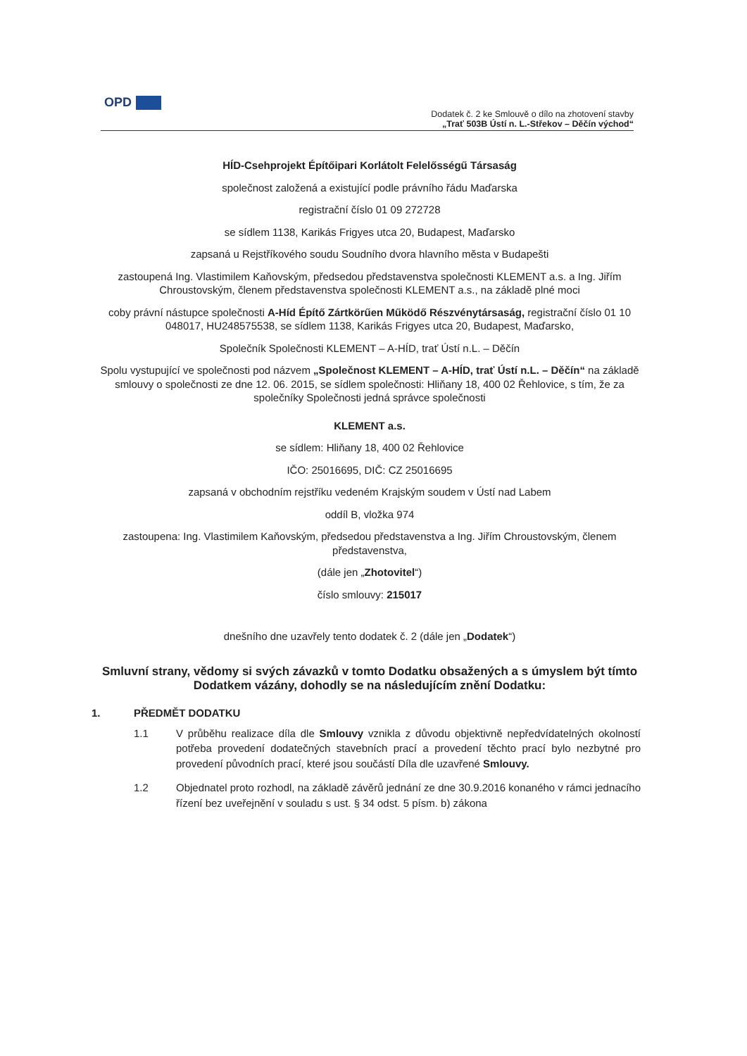OPD
Dodatek č. 2 ke Smlouvě o dílo na zhotovení stavby
„Trať 503B Ústí n. L.-Střekov – Děčín východ“
HÍD-Csehprojekt Építőipari Korlátolt Felelősségű Társaság
společnost založená a existující podle právního řádu Maďarska
registrační číslo 01 09 272728
se sídlem 1138, Karikás Frigyes utca 20, Budapest, Maďarsko
zapsaná u Rejstříkového soudu Soudního dvora hlavního města v Budapešti
zastoupená Ing. Vlastimilem Kaňovským, předsedou představenstva společnosti KLEMENT a.s. a Ing. Jiřím Chroustovským, členem představenstva společnosti KLEMENT a.s., na základě plné moci
coby právní nástupce společnosti A-Híd Építő Zártkörűen Működő Részvénytársaság, registrační číslo 01 10 048017, HU248575538, se sídlem 1138, Karikás Frigyes utca 20, Budapest, Maďarsko,
Společník Společnosti KLEMENT – A-HÍD, trať Ústí n.L. – Děčín
Spolu vystupující ve společnosti pod názvem „Společnost KLEMENT – A-HÍD, trať Ústí n.L. – Děčín“ na základě smlouvy o společnosti ze dne 12. 06. 2015, se sídlem společnosti: Hliňany 18, 400 02 Řehlovice, s tím, že za společníky Společnosti jedná správce společnosti
KLEMENT a.s.
se sídlem: Hliňany 18, 400 02 Řehlovice
IČO: 25016695, DIČ: CZ 25016695
zapsaná v obchodním rejstříku vedeném Krajským soudem v Ústí nad Labem
oddíl B, vložka 974
zastoupena: Ing. Vlastimilem Kaňovským, předsedou představenstva a Ing. Jiřím Chroustovským, členem představenstva,
(dále jen „Zhotovitel“)
číslo smlouvy: 215017
dnešního dne uzavřely tento dodatek č. 2 (dále jen „Dodatek“)
Smluvní strany, vědomy si svých závazků v tomto Dodatku obsažených a s úmyslem být tímto Dodatkem vázány, dohodly se na následujícím znění Dodatku:
1. PŘEDMĚT DODATKU
1.1 V průběhu realizace díla dle Smlouvy vznikla z důvodu objektivně nepředvídatelných okolností potřeba provedení dodatečných stavebních prací a provedení těchto prací bylo nezbytné pro provedení původních prací, které jsou součástí Díla dle uzavřené Smlouvy.
1.2 Objednatel proto rozhodl, na základě závěrů jednání ze dne 30.9.2016 konaného v rámci jednacího řízení bez uveřejnění v souladu s ust. § 34 odst. 5 písm. b) zákona